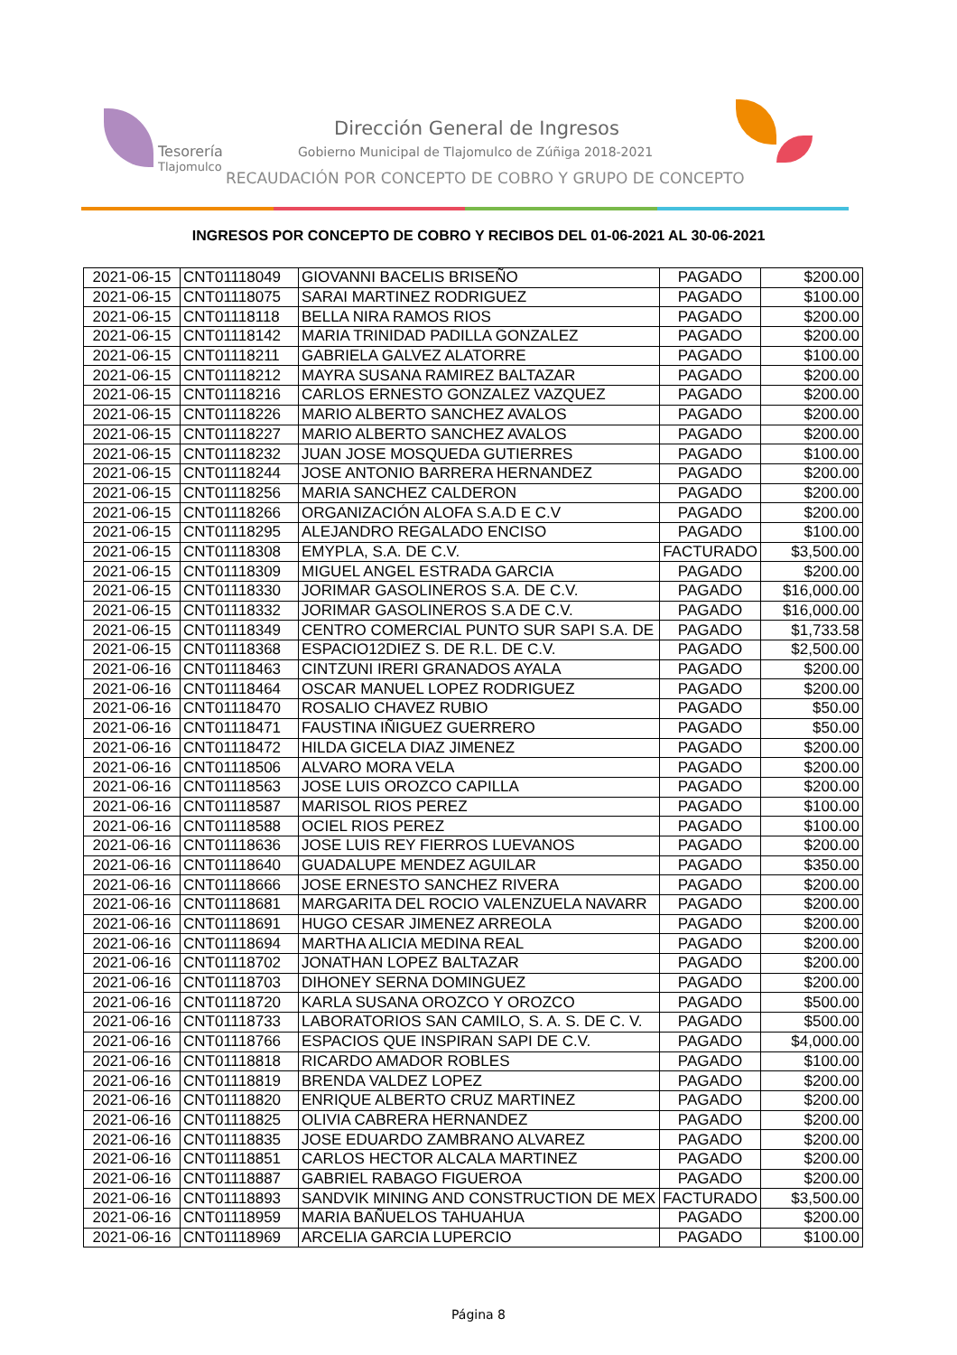Tesorería
Tlajomulco
Dirección General de Ingresos
Gobierno Municipal de Tlajomulco de Zúñiga 2018-2021
RECAUDACIÓN POR CONCEPTO DE COBRO Y GRUPO DE CONCEPTO
INGRESOS POR CONCEPTO DE COBRO Y RECIBOS DEL 01-06-2021 AL 30-06-2021
| 2021-06-15 | CNT01118049 | GIOVANNI BACELIS BRISEÑO | PAGADO | $200.00 |
| 2021-06-15 | CNT01118075 | SARAI MARTINEZ RODRIGUEZ | PAGADO | $100.00 |
| 2021-06-15 | CNT01118118 | BELLA NIRA RAMOS RIOS | PAGADO | $200.00 |
| 2021-06-15 | CNT01118142 | MARIA TRINIDAD PADILLA GONZALEZ | PAGADO | $200.00 |
| 2021-06-15 | CNT01118211 | GABRIELA GALVEZ ALATORRE | PAGADO | $100.00 |
| 2021-06-15 | CNT01118212 | MAYRA SUSANA RAMIREZ BALTAZAR | PAGADO | $200.00 |
| 2021-06-15 | CNT01118216 | CARLOS ERNESTO GONZALEZ VAZQUEZ | PAGADO | $200.00 |
| 2021-06-15 | CNT01118226 | MARIO ALBERTO SANCHEZ AVALOS | PAGADO | $200.00 |
| 2021-06-15 | CNT01118227 | MARIO ALBERTO SANCHEZ AVALOS | PAGADO | $200.00 |
| 2021-06-15 | CNT01118232 | JUAN JOSE MOSQUEDA GUTIERRES | PAGADO | $100.00 |
| 2021-06-15 | CNT01118244 | JOSE ANTONIO BARRERA HERNANDEZ | PAGADO | $200.00 |
| 2021-06-15 | CNT01118256 | MARIA SANCHEZ CALDERON | PAGADO | $200.00 |
| 2021-06-15 | CNT01118266 | ORGANIZACIÓN ALOFA S.A.D E C.V | PAGADO | $200.00 |
| 2021-06-15 | CNT01118295 | ALEJANDRO REGALADO ENCISO | PAGADO | $100.00 |
| 2021-06-15 | CNT01118308 | EMYPLA, S.A. DE C.V. | FACTURADO | $3,500.00 |
| 2021-06-15 | CNT01118309 | MIGUEL ANGEL ESTRADA GARCIA | PAGADO | $200.00 |
| 2021-06-15 | CNT01118330 | JORIMAR GASOLINEROS S.A. DE C.V. | PAGADO | $16,000.00 |
| 2021-06-15 | CNT01118332 | JORIMAR GASOLINEROS S.A DE C.V. | PAGADO | $16,000.00 |
| 2021-06-15 | CNT01118349 | CENTRO COMERCIAL PUNTO SUR SAPI S.A. DE | PAGADO | $1,733.58 |
| 2021-06-15 | CNT01118368 | ESPACIO12DIEZ S. DE R.L. DE C.V. | PAGADO | $2,500.00 |
| 2021-06-16 | CNT01118463 | CINTZUNI IRERI GRANADOS AYALA | PAGADO | $200.00 |
| 2021-06-16 | CNT01118464 | OSCAR MANUEL LOPEZ RODRIGUEZ | PAGADO | $200.00 |
| 2021-06-16 | CNT01118470 | ROSALIO CHAVEZ RUBIO | PAGADO | $50.00 |
| 2021-06-16 | CNT01118471 | FAUSTINA IÑIGUEZ GUERRERO | PAGADO | $50.00 |
| 2021-06-16 | CNT01118472 | HILDA GICELA DIAZ JIMENEZ | PAGADO | $200.00 |
| 2021-06-16 | CNT01118506 | ALVARO MORA VELA | PAGADO | $200.00 |
| 2021-06-16 | CNT01118563 | JOSE LUIS OROZCO CAPILLA | PAGADO | $200.00 |
| 2021-06-16 | CNT01118587 | MARISOL RIOS PEREZ | PAGADO | $100.00 |
| 2021-06-16 | CNT01118588 | OCIEL RIOS PEREZ | PAGADO | $100.00 |
| 2021-06-16 | CNT01118636 | JOSE LUIS REY FIERROS LUEVANOS | PAGADO | $200.00 |
| 2021-06-16 | CNT01118640 | GUADALUPE MENDEZ AGUILAR | PAGADO | $350.00 |
| 2021-06-16 | CNT01118666 | JOSE ERNESTO SANCHEZ RIVERA | PAGADO | $200.00 |
| 2021-06-16 | CNT01118681 | MARGARITA DEL ROCIO VALENZUELA NAVARR | PAGADO | $200.00 |
| 2021-06-16 | CNT01118691 | HUGO CESAR JIMENEZ ARREOLA | PAGADO | $200.00 |
| 2021-06-16 | CNT01118694 | MARTHA ALICIA MEDINA REAL | PAGADO | $200.00 |
| 2021-06-16 | CNT01118702 | JONATHAN LOPEZ BALTAZAR | PAGADO | $200.00 |
| 2021-06-16 | CNT01118703 | DIHONEY SERNA DOMINGUEZ | PAGADO | $200.00 |
| 2021-06-16 | CNT01118720 | KARLA SUSANA OROZCO Y OROZCO | PAGADO | $500.00 |
| 2021-06-16 | CNT01118733 | LABORATORIOS SAN CAMILO, S. A. S. DE C. V. | PAGADO | $500.00 |
| 2021-06-16 | CNT01118766 | ESPACIOS QUE INSPIRAN SAPI DE C.V. | PAGADO | $4,000.00 |
| 2021-06-16 | CNT01118818 | RICARDO AMADOR ROBLES | PAGADO | $100.00 |
| 2021-06-16 | CNT01118819 | BRENDA VALDEZ LOPEZ | PAGADO | $200.00 |
| 2021-06-16 | CNT01118820 | ENRIQUE ALBERTO CRUZ MARTINEZ | PAGADO | $200.00 |
| 2021-06-16 | CNT01118825 | OLIVIA CABRERA HERNANDEZ | PAGADO | $200.00 |
| 2021-06-16 | CNT01118835 | JOSE EDUARDO ZAMBRANO ALVAREZ | PAGADO | $200.00 |
| 2021-06-16 | CNT01118851 | CARLOS HECTOR ALCALA MARTINEZ | PAGADO | $200.00 |
| 2021-06-16 | CNT01118887 | GABRIEL RABAGO FIGUEROA | PAGADO | $200.00 |
| 2021-06-16 | CNT01118893 | SANDVIK MINING AND CONSTRUCTION DE MEX | FACTURADO | $3,500.00 |
| 2021-06-16 | CNT01118959 | MARIA BAÑUELOS TAHUAHUA | PAGADO | $200.00 |
| 2021-06-16 | CNT01118969 | ARCELIA GARCIA LUPERCIO | PAGADO | $100.00 |
Página 8